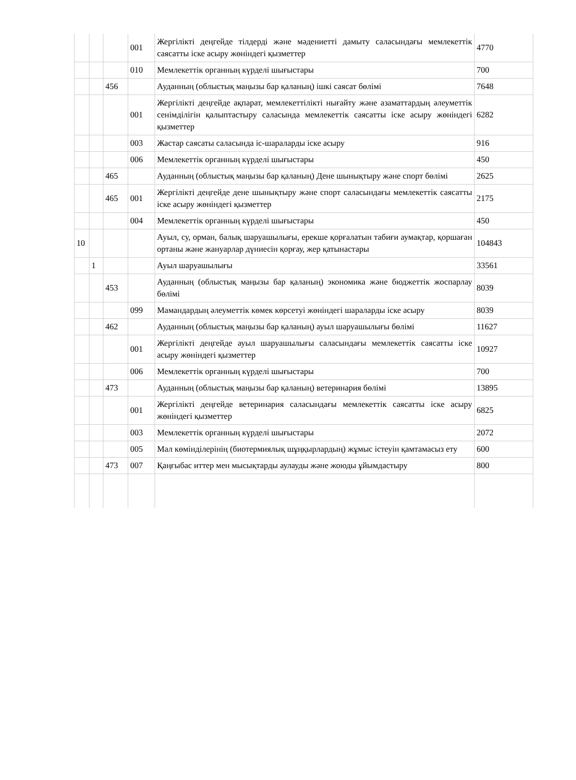| | | | 001 | Жергілікті деңгейде тілдерді және мәдениетті дамыту саласындағы мемлекеттік саясатты іске асыру жөніндегі қызметтер | 4770 |
| | | | 010 | Мемлекеттік органның күрделі шығыстары | 700 |
| | | 456 | | Ауданның (облыстық маңызы бар қаланың) ішкі саясат бөлімі | 7648 |
| | | | 001 | Жергілікті деңгейде ақпарат, мемлекеттілікті нығайту және азаматтардың әлеуметтік сенімділігін қалыптастыру саласында мемлекеттік саясатты іске асыру жөніндегі қызметтер | 6282 |
| | | | 003 | Жастар саясаты саласында іс-шараларды іске асыру | 916 |
| | | | 006 | Мемлекеттік органның күрделі шығыстары | 450 |
| | | 465 | | Ауданның (облыстық маңызы бар қаланың) Дене шынықтыру және спорт бөлімі | 2625 |
| | | 465 | 001 | Жергілікті деңгейде дене шынықтыру және спорт саласындағы мемлекеттік саясатты іске асыру жөніндегі қызметтер | 2175 |
| | | | 004 | Мемлекеттік органның күрделі шығыстары | 450 |
| 10 | | | | Ауыл, су, орман, балық шаруашылығы, ерекше қорғалатын табиғи аумақтар, қоршаған ортаны және жануарлар дүниесін қорғау, жер қатынастары | 104843 |
| | 1 | | | Ауыл шаруашылығы | 33561 |
| | | 453 | | Ауданның (облыстық маңызы бар қаланың) экономика және бюджеттік жоспарлау бөлімі | 8039 |
| | | | 099 | Мамандардың әлеуметтік көмек көрсетуі жөніндегі шараларды іске асыру | 8039 |
| | | 462 | | Ауданның (облыстық маңызы бар қаланың) ауыл шаруашылығы бөлімі | 11627 |
| | | | 001 | Жергілікті деңгейде ауыл шаруашылығы саласындағы мемлекеттік саясатты іске асыру жөніндегі қызметтер | 10927 |
| | | | 006 | Мемлекеттік органның күрделі шығыстары | 700 |
| | | 473 | | Ауданның (облыстық маңызы бар қаланың) ветеринария бөлімі | 13895 |
| | | | 001 | Жергілікті деңгейде ветеринария саласындағы мемлекеттік саясатты іске асыру жөніндегі қызметтер | 6825 |
| | | | 003 | Мемлекеттік органның күрделі шығыстары | 2072 |
| | | | 005 | Мал көмінділерінің (биотермиялық шұңқырлардың) жұмыс істеуін қамтамасыз ету | 600 |
| | | 473 | 007 | Қаңғыбас иттер мен мысықтарды аулауды және жоюды ұйымдастыру | 800 |